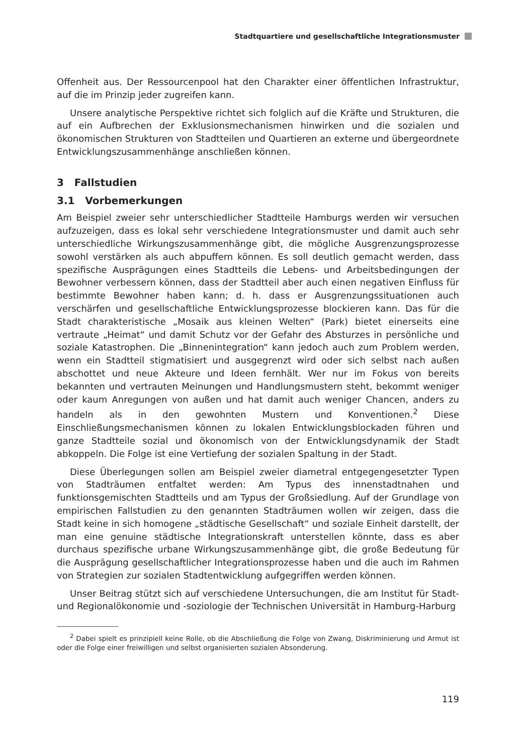Stadtquartiere und gesellschaftliche Integrationsmuster
Offenheit aus. Der Ressourcenpool hat den Charakter einer öffentlichen Infrastruktur, auf die im Prinzip jeder zugreifen kann.
Unsere analytische Perspektive richtet sich folglich auf die Kräfte und Strukturen, die auf ein Aufbrechen der Exklusionsmechanismen hinwirken und die sozialen und ökonomischen Strukturen von Stadtteilen und Quartieren an externe und übergeordnete Entwicklungszusammenhänge anschließen können.
3 Fallstudien
3.1 Vorbemerkungen
Am Beispiel zweier sehr unterschiedlicher Stadtteile Hamburgs werden wir versuchen aufzuzeigen, dass es lokal sehr verschiedene Integrationsmuster und damit auch sehr unterschiedliche Wirkungszusammenhänge gibt, die mögliche Ausgrenzungsprozesse sowohl verstärken als auch abpuffern können. Es soll deutlich gemacht werden, dass spezifische Ausprägungen eines Stadtteils die Lebens- und Arbeitsbedingungen der Bewohner verbessern können, dass der Stadtteil aber auch einen negativen Einfluss für bestimmte Bewohner haben kann; d. h. dass er Ausgrenzungssituationen auch verschärfen und gesellschaftliche Entwicklungsprozesse blockieren kann. Das für die Stadt charakteristische „Mosaik aus kleinen Welten“ (Park) bietet einerseits eine vertraute „Heimat“ und damit Schutz vor der Gefahr des Absturzes in persönliche und soziale Katastrophen. Die „Binnenintegration“ kann jedoch auch zum Problem werden, wenn ein Stadtteil stigmatisiert und ausgegrenzt wird oder sich selbst nach außen abschottet und neue Akteure und Ideen fernhält. Wer nur im Fokus von bereits bekannten und vertrauten Meinungen und Handlungsmustern steht, bekommt weniger oder kaum Anregungen von außen und hat damit auch weniger Chancen, anders zu handeln als in den gewohnten Mustern und Konventionen.<sup>2</sup> Diese Einschließungsmechanismen können zu lokalen Entwicklungsblockaden führen und ganze Stadtteile sozial und ökonomisch von der Entwicklungsdynamik der Stadt abkoppeln. Die Folge ist eine Vertiefung der sozialen Spaltung in der Stadt.
Diese Überlegungen sollen am Beispiel zweier diametral entgegengesetzter Typen von Stadträumen entfaltet werden: Am Typus des innenstadtnahen und funktionsgemischten Stadtteils und am Typus der Großsiedlung. Auf der Grundlage von empirischen Fallstudien zu den genannten Stadträumen wollen wir zeigen, dass die Stadt keine in sich homogene „städtische Gesellschaft“ und soziale Einheit darstellt, der man eine genuine städtische Integrationskraft unterstellen könnte, dass es aber durchaus spezifische urbane Wirkungszusammenhänge gibt, die große Bedeutung für die Ausprägung gesellschaftlicher Integrationsprozesse haben und die auch im Rahmen von Strategien zur sozialen Stadtentwicklung aufgegriffen werden können.
Unser Beitrag stützt sich auf verschiedene Untersuchungen, die am Institut für Stadt- und Regionalökonomie und -soziologie der Technischen Universität in Hamburg-Harburg
<sup>2</sup> Dabei spielt es prinzipiell keine Rolle, ob die Abschließung die Folge von Zwang, Diskriminierung und Armut ist oder die Folge einer freiwilligen und selbst organisierten sozialen Absonderung.
119